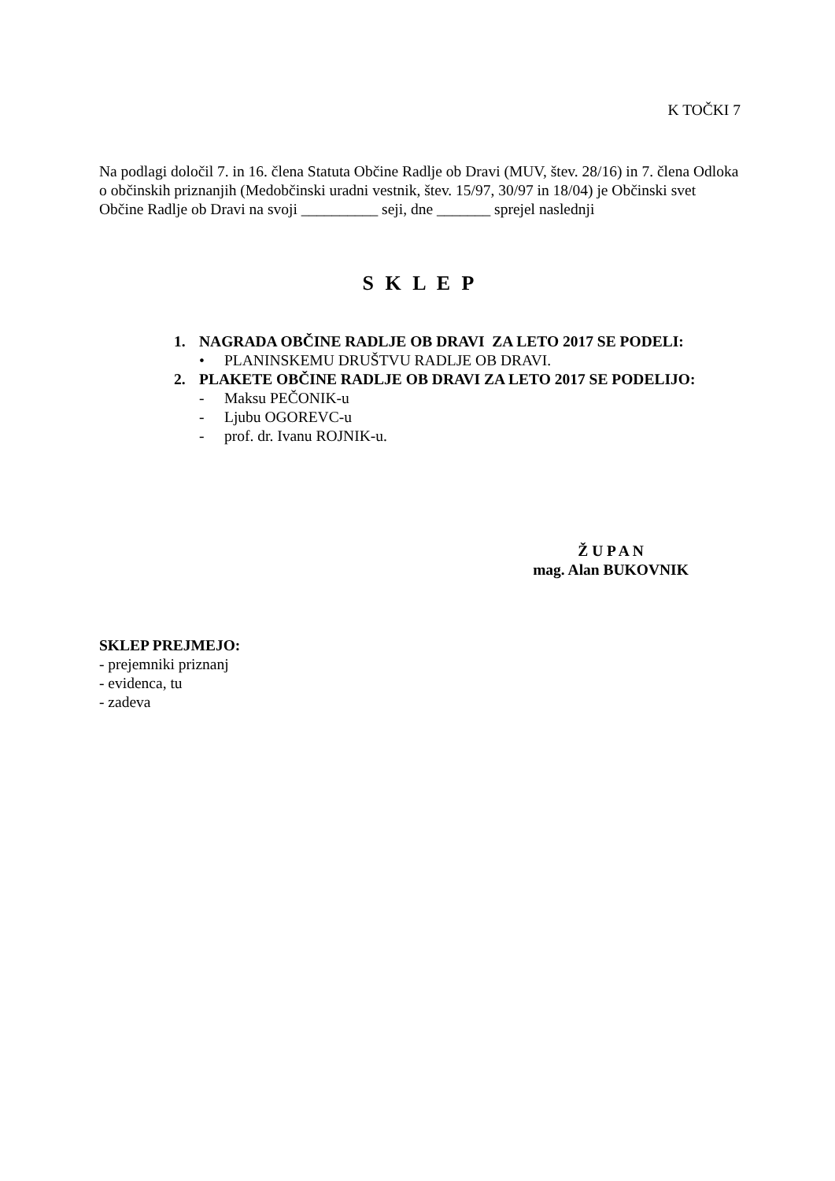K TOČKI 7
Na podlagi določil 7. in 16. člena Statuta Občine Radlje ob Dravi (MUV, štev. 28/16) in 7. člena Odloka o občinskih priznanjih (Medobčinski uradni vestnik, štev. 15/97, 30/97 in 18/04) je Občinski svet Občine Radlje ob Dravi na svoji __________ seji, dne _______ sprejel naslednji
S K L E P
1. NAGRADA OBČINE RADLJE OB DRAVI ZA LETO 2017 SE PODELI:
• PLANINSKEMU DRUŠTVU RADLJE OB DRAVI.
2. PLAKETE OBČINE RADLJE OB DRAVI ZA LETO 2017 SE PODELIJO:
- Maksu PEČONIK-u
- Ljubu OGOREVC-u
- prof. dr. Ivanu ROJNIK-u.
Ž U P A N
mag. Alan BUKOVNIK
SKLEP PREJMEJO:
- prejemniki priznanj
- evidenca, tu
- zadeva